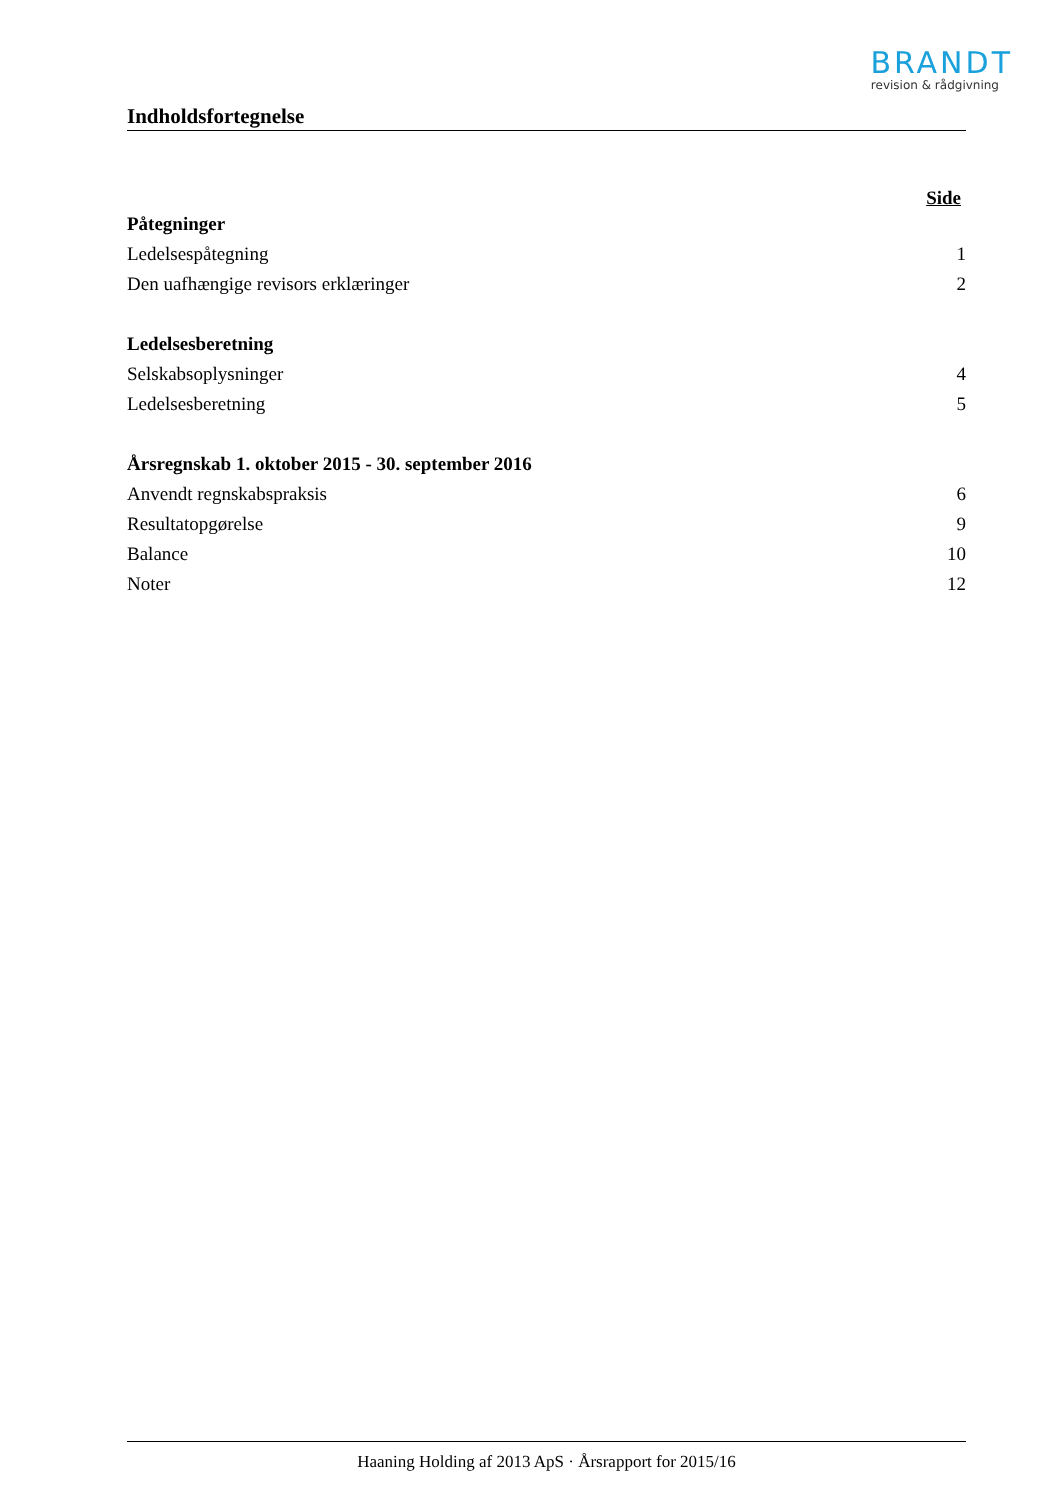BRANDT
revision & rådgivning
Indholdsfortegnelse
Side
Påtegninger
Ledelsespåtegning 1
Den uafhængige revisors erklæringer 2
Ledelsesberetning
Selskabsoplysninger 4
Ledelsesberetning 5
Årsregnskab 1. oktober 2015 - 30. september 2016
Anvendt regnskabspraksis 6
Resultatopgørelse 9
Balance 10
Noter 12
Haaning Holding af 2013 ApS · Årsrapport for 2015/16